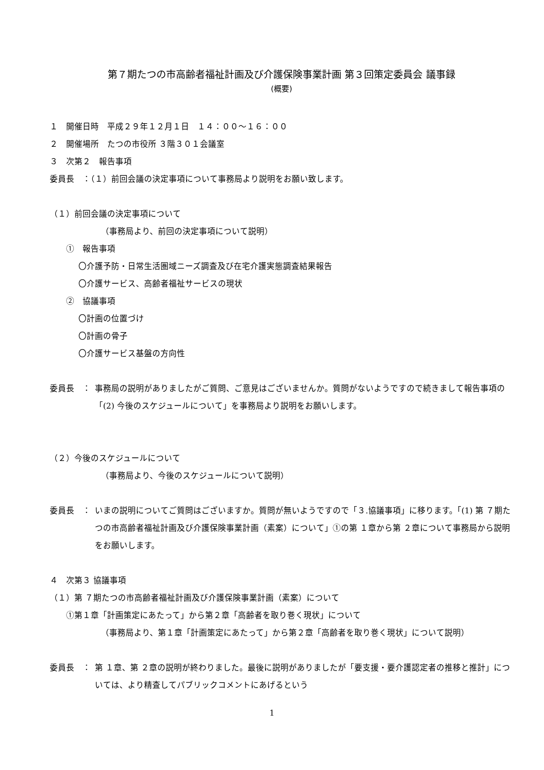第７期たつの市高齢者福祉計画及び介護保険事業計画 第３回策定委員会 議事録
(概要)
１　開催日時　平成２９年１２月１日　１４：００～１６：００
２　開催場所　たつの市役所 ３階３０１会議室
３　次第２　報告事項
委員長　：（１）前回会議の決定事項について事務局より説明をお願い致します。
（１）前回会議の決定事項について
（事務局より、前回の決定事項について説明）
①　報告事項
〇介護予防・日常生活圏域ニーズ調査及び在宅介護実態調査結果報告
〇介護サービス、高齢者福祉サービスの現状
②　協議事項
〇計画の位置づけ
〇計画の骨子
〇介護サービス基盤の方向性
委員長　： 事務局の説明がありましたがご質問、ご意見はございませんか。質問がないようですので続きまして報告事項の「(2) 今後のスケジュールについて」を事務局より説明をお願いします。
（２）今後のスケジュールについて
（事務局より、今後のスケジュールについて説明）
委員長　： いまの説明についてご質問はございますか。質問が無いようですので「３.協議事項」に移ります。「(1) 第 ７期たつの市高齢者福祉計画及び介護保険事業計画（素案）について」①の第 １章から第 ２章について事務局から説明をお願いします。
４　次第３ 協議事項
（１）第 ７期たつの市高齢者福祉計画及び介護保険事業計画（素案）について
①第１章「計画策定にあたって」から第２章「高齢者を取り巻く現状」について
（事務局より、第１章「計画策定にあたって」から第２章「高齢者を取り巻く現状」について説明）
委員長　： 第 １章、第 ２章の説明が終わりました。最後に説明がありましたが「要支援・要介護認定者の推移と推計」については、より精査してパブリックコメントにあげるという
1